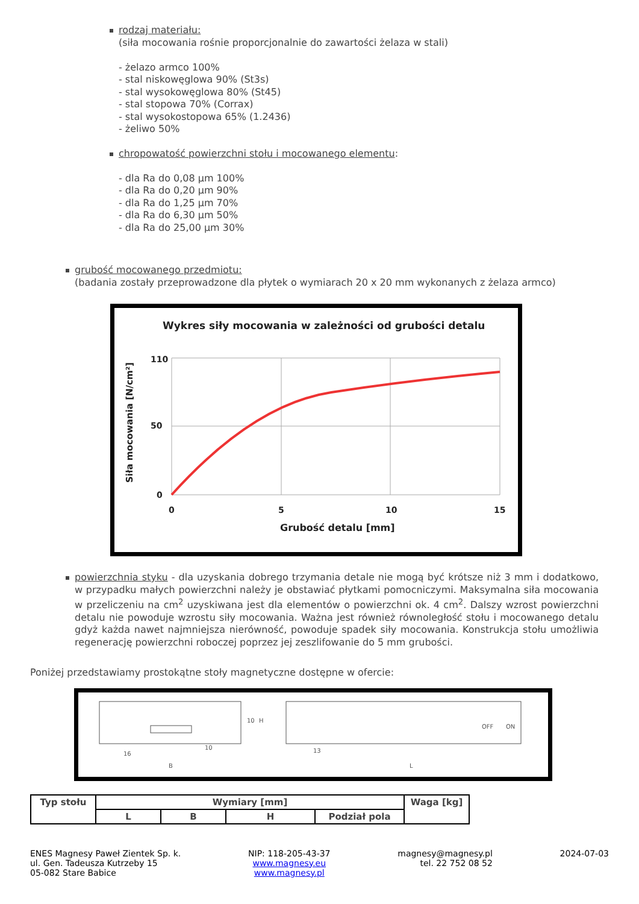rodzaj materiału:
(siła mocowania rośnie proporcjonalnie do zawartości żelaza w stali)
- żelazo armco 100%
- stal niskowęglowa 90% (St3s)
- stal wysokowęglowa 80% (St45)
- stal stopowa 70% (Corrax)
- stal wysokostopowa 65% (1.2436)
- żeliwo 50%
chropowatość powierzchni stołu i mocowanego elementu:
- dla Ra do 0,08 µm 100%
- dla Ra do 0,20 µm 90%
- dla Ra do 1,25 µm 70%
- dla Ra do 6,30 µm 50%
- dla Ra do 25,00 µm 30%
grubość mocowanego przedmiotu:
(badania zostały przeprowadzone dla płytek o wymiarach 20 x 20 mm wykonanych z żelaza armco)
Wykres siły mocowania w zależności od grubości detalu
110
50
0
0
5
10
15
Grubość detalu [mm]
Siła mocowania [N/cm²]
powierzchnia styku - dla uzyskania dobrego trzymania detale nie mogą być krótsze niż 3 mm i dodatkowo, w przypadku małych powierzchni należy je obstawiać płytkami pomocniczymi. Maksymalna siła mocowania w przeliczeniu na cm<sup>2</sup> uzyskiwana jest dla elementów o powierzchni ok. 4 cm<sup>2</sup>. Dalszy wzrost powierzchni detalu nie powoduje wzrostu siły mocowania. Ważna jest również równoległość stołu i mocowanego detalu gdyż każda nawet najmniejsza nierówność, powoduje spadek siły mocowania. Konstrukcja stołu umożliwia regenerację powierzchni roboczej poprzez jej zeszlifowanie do 5 mm grubości.
Poniżej przedstawiamy prostokątne stoły magnetyczne dostępne w ofercie:
16
B
13
L
10
H
10
OFF
ON
| Typ stołu | Wymiary [mm] | | | | Waga [kg] |
| --- | --- | --- | --- | --- | --- |
| | L | B | H | Podział pola | |
ENES Magnesy Paweł Zientek Sp. k.
ul. Gen. Tadeusza Kutrzeby 15
05-082 Stare Babice
NIP: 118-205-43-37
www.magnesy.eu
www.magnesy.pl
magnesy@magnesy.pl
tel. 22 752 08 52
2024-07-03